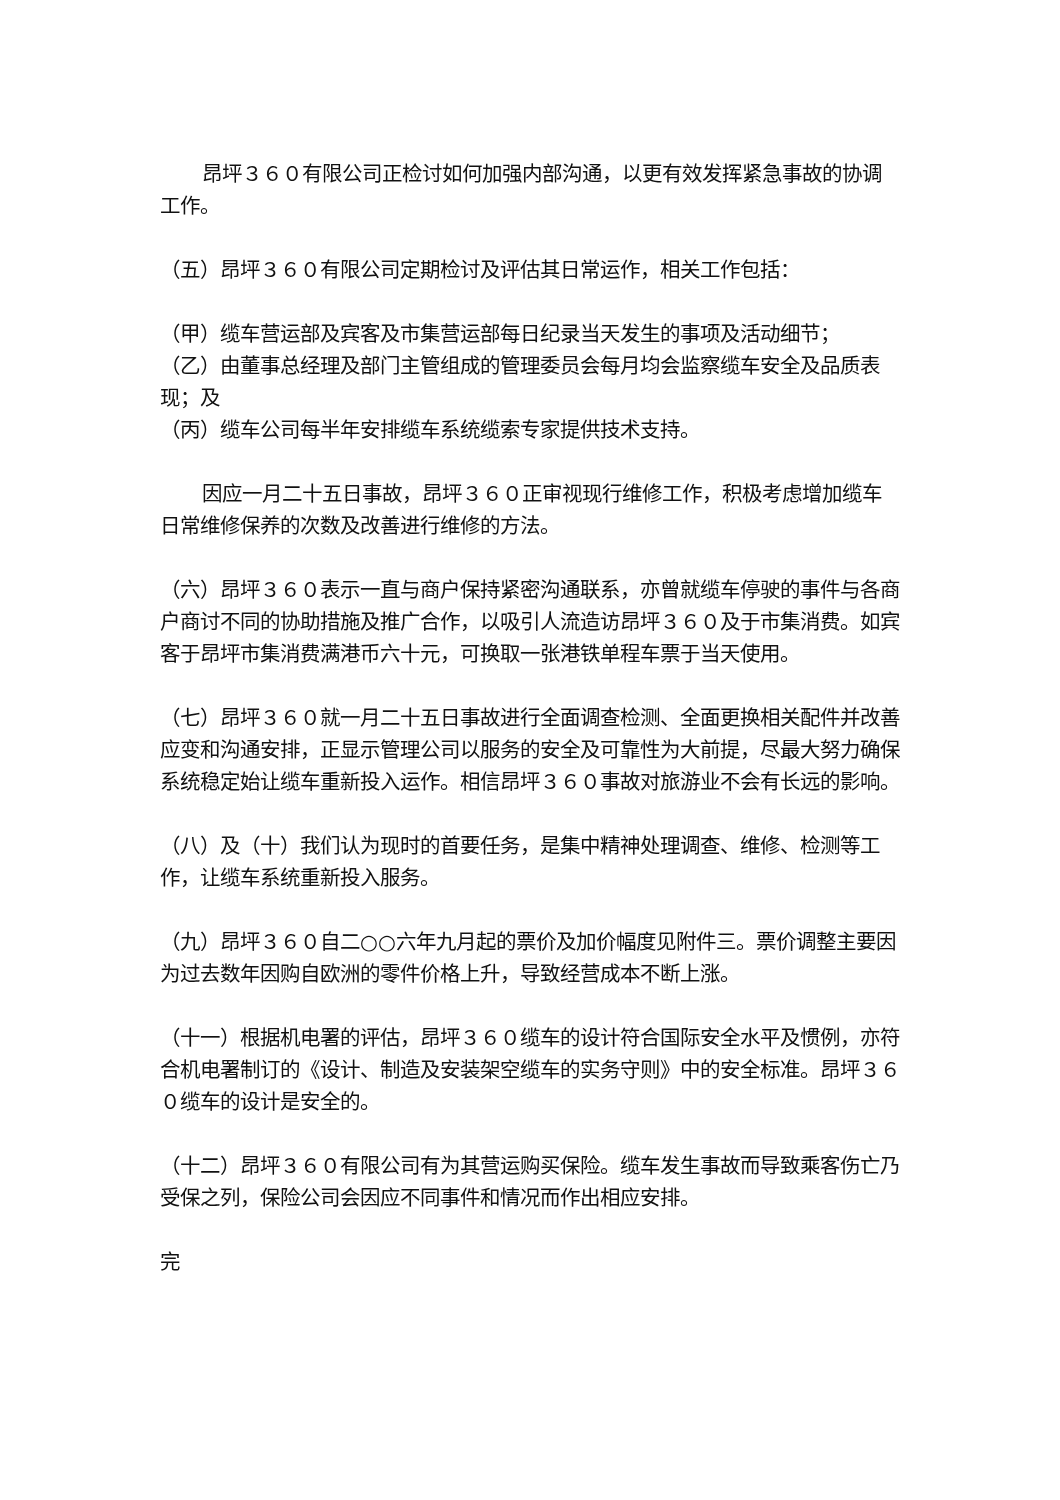昂坪３６０有限公司正检讨如何加强内部沟通，以更有效发挥紧急事故的协调工作。
（五）昂坪３６０有限公司定期检讨及评估其日常运作，相关工作包括：
（甲）缆车营运部及宾客及市集营运部每日纪录当天发生的事项及活动细节；
（乙）由董事总经理及部门主管组成的管理委员会每月均会监察缆车安全及品质表现；及
（丙）缆车公司每半年安排缆车系统缆索专家提供技术支持。
因应一月二十五日事故，昂坪３６０正审视现行维修工作，积极考虑增加缆车日常维修保养的次数及改善进行维修的方法。
（六）昂坪３６０表示一直与商户保持紧密沟通联系，亦曾就缆车停驶的事件与各商户商讨不同的协助措施及推广合作，以吸引人流造访昂坪３６０及于市集消费。如宾客于昂坪市集消费满港币六十元，可换取一张港铁单程车票于当天使用。
（七）昂坪３６０就一月二十五日事故进行全面调查检测、全面更换相关配件并改善应变和沟通安排，正显示管理公司以服务的安全及可靠性为大前提，尽最大努力确保系统稳定始让缆车重新投入运作。相信昂坪３６０事故对旅游业不会有长远的影响。
（八）及（十）我们认为现时的首要任务，是集中精神处理调查、维修、检测等工作，让缆车系统重新投入服务。
（九）昂坪３６０自二○○六年九月起的票价及加价幅度见附件三。票价调整主要因为过去数年因购自欧洲的零件价格上升，导致经营成本不断上涨。
（十一）根据机电署的评估，昂坪３６０缆车的设计符合国际安全水平及惯例，亦符合机电署制订的《设计、制造及安装架空缆车的实务守则》中的安全标准。昂坪３６０缆车的设计是安全的。
（十二）昂坪３６０有限公司有为其营运购买保险。缆车发生事故而导致乘客伤亡乃受保之列，保险公司会因应不同事件和情况而作出相应安排。
完